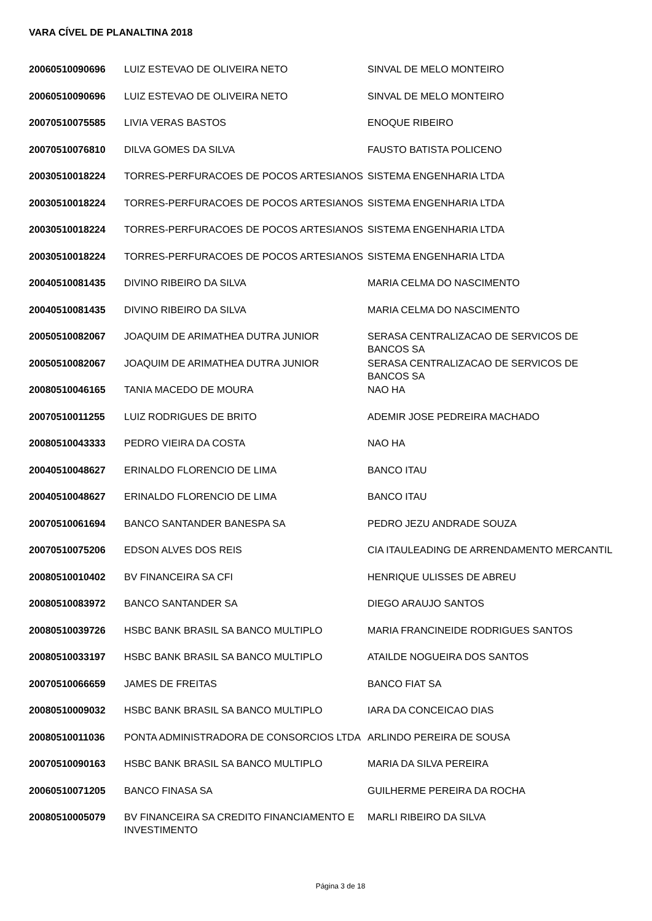VARA CÍVEL DE PLANALTINA 2018
| 20060510090696 | LUIZ ESTEVAO DE OLIVEIRA NETO | SINVAL DE MELO MONTEIRO |
| 20060510090696 | LUIZ ESTEVAO DE OLIVEIRA NETO | SINVAL DE MELO MONTEIRO |
| 20070510075585 | LIVIA VERAS BASTOS | ENOQUE RIBEIRO |
| 20070510076810 | DILVA GOMES DA SILVA | FAUSTO BATISTA POLICENO |
| 20030510018224 | TORRES-PERFURACOES DE POCOS ARTESIANOS | SISTEMA ENGENHARIA LTDA |
| 20030510018224 | TORRES-PERFURACOES DE POCOS ARTESIANOS | SISTEMA ENGENHARIA LTDA |
| 20030510018224 | TORRES-PERFURACOES DE POCOS ARTESIANOS | SISTEMA ENGENHARIA LTDA |
| 20030510018224 | TORRES-PERFURACOES DE POCOS ARTESIANOS | SISTEMA ENGENHARIA LTDA |
| 20040510081435 | DIVINO RIBEIRO DA SILVA | MARIA CELMA DO NASCIMENTO |
| 20040510081435 | DIVINO RIBEIRO DA SILVA | MARIA CELMA DO NASCIMENTO |
| 20050510082067 | JOAQUIM DE ARIMATHEA DUTRA JUNIOR | SERASA CENTRALIZACAO DE SERVICOS DE BANCOS SA |
| 20050510082067 | JOAQUIM DE ARIMATHEA DUTRA JUNIOR | SERASA CENTRALIZACAO DE SERVICOS DE BANCOS SA |
| 20080510046165 | TANIA MACEDO DE MOURA | NAO HA |
| 20070510011255 | LUIZ RODRIGUES DE BRITO | ADEMIR JOSE PEDREIRA MACHADO |
| 20080510043333 | PEDRO VIEIRA DA COSTA | NAO HA |
| 20040510048627 | ERINALDO FLORENCIO DE LIMA | BANCO ITAU |
| 20040510048627 | ERINALDO FLORENCIO DE LIMA | BANCO ITAU |
| 20070510061694 | BANCO SANTANDER BANESPA SA | PEDRO JEZU ANDRADE SOUZA |
| 20070510075206 | EDSON ALVES DOS REIS | CIA ITAULEADING DE ARRENDAMENTO MERCANTIL |
| 20080510010402 | BV FINANCEIRA SA CFI | HENRIQUE ULISSES DE ABREU |
| 20080510083972 | BANCO SANTANDER SA | DIEGO ARAUJO SANTOS |
| 20080510039726 | HSBC BANK BRASIL SA BANCO MULTIPLO | MARIA FRANCINEIDE RODRIGUES SANTOS |
| 20080510033197 | HSBC BANK BRASIL SA BANCO MULTIPLO | ATAILDE NOGUEIRA DOS SANTOS |
| 20070510066659 | JAMES DE FREITAS | BANCO FIAT SA |
| 20080510009032 | HSBC BANK BRASIL SA BANCO MULTIPLO | IARA DA CONCEICAO DIAS |
| 20080510011036 | PONTA ADMINISTRADORA DE CONSORCIOS LTDA | ARLINDO PEREIRA DE SOUSA |
| 20070510090163 | HSBC BANK BRASIL SA BANCO MULTIPLO | MARIA DA SILVA PEREIRA |
| 20060510071205 | BANCO FINASA SA | GUILHERME PEREIRA DA ROCHA |
| 20080510005079 | BV FINANCEIRA SA CREDITO FINANCIAMENTO E INVESTIMENTO | MARLI RIBEIRO DA SILVA |
Página 3 de 18